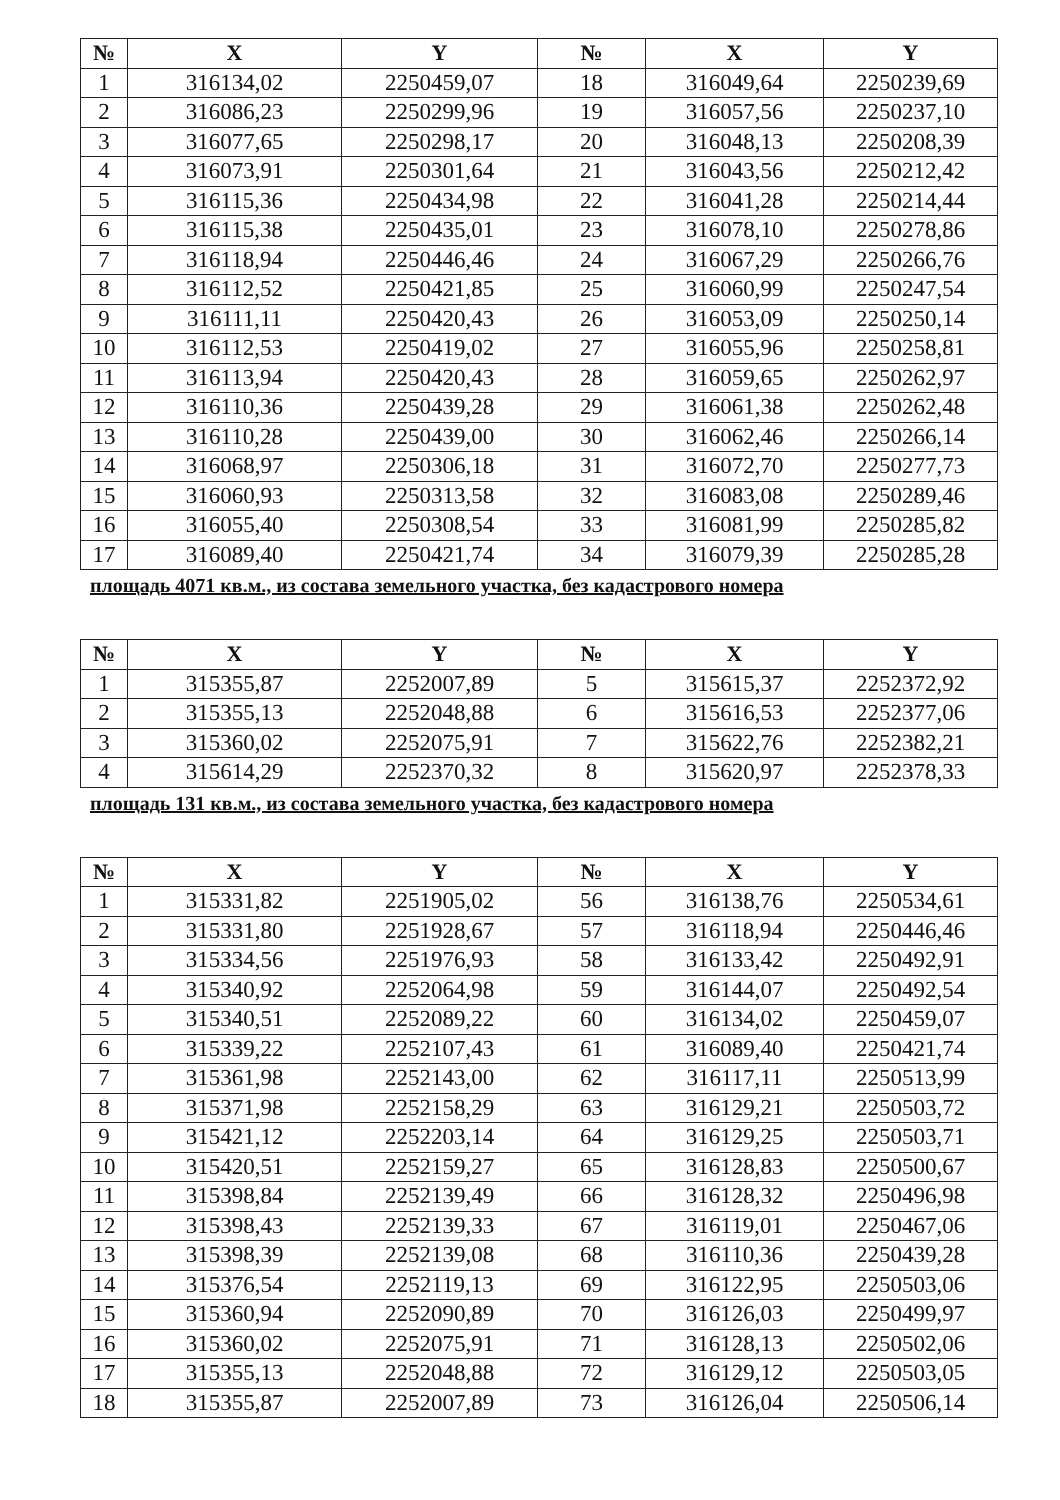| № | X | Y | № | X | Y |
| --- | --- | --- | --- | --- | --- |
| 1 | 316134,02 | 2250459,07 | 18 | 316049,64 | 2250239,69 |
| 2 | 316086,23 | 2250299,96 | 19 | 316057,56 | 2250237,10 |
| 3 | 316077,65 | 2250298,17 | 20 | 316048,13 | 2250208,39 |
| 4 | 316073,91 | 2250301,64 | 21 | 316043,56 | 2250212,42 |
| 5 | 316115,36 | 2250434,98 | 22 | 316041,28 | 2250214,44 |
| 6 | 316115,38 | 2250435,01 | 23 | 316078,10 | 2250278,86 |
| 7 | 316118,94 | 2250446,46 | 24 | 316067,29 | 2250266,76 |
| 8 | 316112,52 | 2250421,85 | 25 | 316060,99 | 2250247,54 |
| 9 | 316111,11 | 2250420,43 | 26 | 316053,09 | 2250250,14 |
| 10 | 316112,53 | 2250419,02 | 27 | 316055,96 | 2250258,81 |
| 11 | 316113,94 | 2250420,43 | 28 | 316059,65 | 2250262,97 |
| 12 | 316110,36 | 2250439,28 | 29 | 316061,38 | 2250262,48 |
| 13 | 316110,28 | 2250439,00 | 30 | 316062,46 | 2250266,14 |
| 14 | 316068,97 | 2250306,18 | 31 | 316072,70 | 2250277,73 |
| 15 | 316060,93 | 2250313,58 | 32 | 316083,08 | 2250289,46 |
| 16 | 316055,40 | 2250308,54 | 33 | 316081,99 | 2250285,82 |
| 17 | 316089,40 | 2250421,74 | 34 | 316079,39 | 2250285,28 |
площадь 4071 кв.м., из состава земельного участка, без кадастрового номера
| № | X | Y | № | X | Y |
| --- | --- | --- | --- | --- | --- |
| 1 | 315355,87 | 2252007,89 | 5 | 315615,37 | 2252372,92 |
| 2 | 315355,13 | 2252048,88 | 6 | 315616,53 | 2252377,06 |
| 3 | 315360,02 | 2252075,91 | 7 | 315622,76 | 2252382,21 |
| 4 | 315614,29 | 2252370,32 | 8 | 315620,97 | 2252378,33 |
площадь 131 кв.м., из состава земельного участка, без кадастрового номера
| № | X | Y | № | X | Y |
| --- | --- | --- | --- | --- | --- |
| 1 | 315331,82 | 2251905,02 | 56 | 316138,76 | 2250534,61 |
| 2 | 315331,80 | 2251928,67 | 57 | 316118,94 | 2250446,46 |
| 3 | 315334,56 | 2251976,93 | 58 | 316133,42 | 2250492,91 |
| 4 | 315340,92 | 2252064,98 | 59 | 316144,07 | 2250492,54 |
| 5 | 315340,51 | 2252089,22 | 60 | 316134,02 | 2250459,07 |
| 6 | 315339,22 | 2252107,43 | 61 | 316089,40 | 2250421,74 |
| 7 | 315361,98 | 2252143,00 | 62 | 316117,11 | 2250513,99 |
| 8 | 315371,98 | 2252158,29 | 63 | 316129,21 | 2250503,72 |
| 9 | 315421,12 | 2252203,14 | 64 | 316129,25 | 2250503,71 |
| 10 | 315420,51 | 2252159,27 | 65 | 316128,83 | 2250500,67 |
| 11 | 315398,84 | 2252139,49 | 66 | 316128,32 | 2250496,98 |
| 12 | 315398,43 | 2252139,33 | 67 | 316119,01 | 2250467,06 |
| 13 | 315398,39 | 2252139,08 | 68 | 316110,36 | 2250439,28 |
| 14 | 315376,54 | 2252119,13 | 69 | 316122,95 | 2250503,06 |
| 15 | 315360,94 | 2252090,89 | 70 | 316126,03 | 2250499,97 |
| 16 | 315360,02 | 2252075,91 | 71 | 316128,13 | 2250502,06 |
| 17 | 315355,13 | 2252048,88 | 72 | 316129,12 | 2250503,05 |
| 18 | 315355,87 | 2252007,89 | 73 | 316126,04 | 2250506,14 |